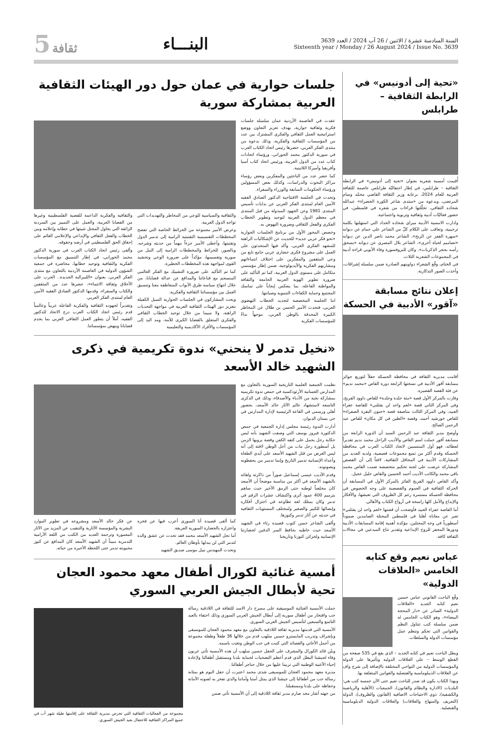5 ثقافة
البنـــاء
السنة السادسة عشرة / الاثنين / 26 آب 2024 / العدد 3639
Sixteenth year / Monday / 26 August 2024 / Issue No. 3639
جلسات حوارية في عمان حول دور الهيئات الثقافية العربية بمشاركة سورية
عقدت في العاصمة الأردنية عمان سلسلة جلسات فكرية وثقافية حوارية، بهدف تعزيز التعاون ووضع استراتيجية العمل الثقافي والفكري المشترك بين عدد من المؤسسات الثقافية والفكرية، وذلك بدعوة من منتدى الفكر العربي، حضرها رئيس اتحاد الكتاب العرب في سورية الدكتور محمد الحوراني، ورؤساء اتحادات كتاب عدد من الدول العربية، ورئيس اتحاد كتاب آسيا وأفريقيا وأميركا اللاتينية.
كما حضر عدد من الباحثين والمفكرين وبعض رؤساء مراكز البحوث والدراسات، وكذلك بعض المسؤولين ورؤساء الحكومات السابقة والوزراء والسفراء.
وتحدث في الجلسة الافتتاحية الدكتور الصادق الفقيه الأمين العام لمنتدى الفكر العربي عن بدايات تأسيس المنتدى 1981 وعن الجهود المبذولة من قبل المنتدى في معظم الدول العربية لتوحيد وتطوير الخطاب الفكري والفعل الثقافي وضرورة النهوض به.
وخصص المحور الأول من برنامج الجلسات الحوارية «نحو فكر عربي جديد» للحديث عن الإشكاليات الراهنة للمشهد الفكري العربي، وأكد فيها المتحدثون على العمل على مشروع فكري حضاري عربي جامع نابع من وعي المثقفين والمفكرين على اختلاف انتماءاتهم ومشاربهم الفكرية والأيديولوجية، ضمن إطار مؤسسي متكامل على مستوى الدول العربية، كما تم التأكيد على ضرورة تطوير الهوية العربية الجامعة والثقافة والمواطنة الفاعلة، بما ينعكس إيجاباً على تماسك المجتمع وحماية الكفاءات التنموية وصيانتها.
اما الجلسة المخصصة لتجديد الخطاب النهضوي العربي، فتحدث الأمير الحسن بن طلال عن المخاطر الكبيرة المحدقة بالوطن العربي، موجهاً نداءً للمؤسسات الفكرية
والثقافية والسياسية للوعي من المخاطر والتهديدات التي تواجه الدول العربية.
وعرض الأمير مجموعة من الخرائط الخاصة التي تفضح المخططات التقسيمية التفتيتية الرامية إلى تدمير الدول وتفتيتها، وأعطى الأمير جزءاً مهماً من حديثه وشرحه، وبالصور، للخرائط والمخططات الرامية إلى النيل من سورية وتقسيمها، مؤكداً على ضرورة الوعي وتحشيد القوى لمواجهة هذه المخططات الخطيرة.
كما تم التأكيد على ضرورة التشبيك مع الفكر العالمي المنسجم مع قناعاتنا والمدافع عن عدالة قضايانا، من خلال انتهاج سياسة طرق الأبواب المتعاطفة معنا وتنسيق العمل بين مؤسساتنا الثقافية والفكرية.
وبحث المشاركون في الجلسات الحوارية السبل الكفيلة بتعزيز دور الهيئات الثقافية العربية في مواجهة التحديات الراهنة، ولا سيما من خلال توحيد الخطاب الثقافي والفكري المتعلق بالقضايا الكبرى للأمة، ومد اليد إلى المؤسسات والأفراد الأكاديمية والتعليمية
والثقافية والفكرية الداعمة للقضية الفلسطينية وغيرها من القضايا العربية، والعمل على التمييز بين السردية الزائفة التي يحاول المحتل تثبيتها في خطابه وإعلامه وبين الخطاب والفعل الثقافي والإبداعي والإعلامي القائم على إحقاق الحق الفلسطيني في أرضه وحقوقه.
وألقى رئيس اتحاد الكتاب العرب في سورية الدكتور محمد الحوراني، في إطار التنسيق مع المؤسسات الفكرية والثقافية وتوحيد خطابها، محاضرة في جمعية الشؤون الدولية في العاصمة الأردنية بالتعاون مع منتدى الفكر العربي، بعنوان «الليبرالية الجديدة.. الحرب على الأخلاق وثقافة الانتماء»، حضرها عدد من المثقفين والكتاب والسفراء، وقدمها الدكتور الصادق الفقيه الأمين العام لمنتدى الفكر العربي.
وتقديراً لجهوده الثقافية والفكرية الفاعلة عربياً وعالمياً قدم رئيس اتحاد الكتاب العرب درع الاتحاد للدكتور الفقيه، آملاً أن يتطور العمل الثقافي العربي بما يخدم قضايانا وينهض بمؤسساتنا.
«نخيل تدمر لا ينحني» ندوة تكريمية في ذكرى الشهيد خالد الأسعد
نظمت الجمعية العلمية التاريخية السورية بالتعاون مع المدارس الغسانية الأرثوذكسية في حمص ندوة تكريمية بمشاركة نخبة من الأدباء والأصدقاء، وذلك في الذكرى التاسعة لاستشهاد عالم الآثار خالد الأسعد، بحضور أهلي ورسمي في القاعة الرئيسية لإدارة المدارس في حي بستان الديوان.
أدارت الندوة رئيسة مجلس إدارة الجمعية في حمص الدكتورة فيروز يوسف التي وصفت الشهيد بأنه ليس حكاية رجل يحمل على كتفه الكفن وقصة يرويها الزمن بل أسطورة رجل مات من أجل الوطن لافتة إلى أنه ليس الغرض من قتل الشهيد الأسعد على أيدي الطغاة وأعداء الإنسانية تدمير التاريخ وإنما تدمير من يحفظونه ويصونونه.
وقدم الأديب عيسى إسماعيل صوراً من ذاكرته ولقائه بالشهيد الأسعد في أكثر من مناسبة موضحاً أن الأسعد كان مخلصاً لوطنه حتى الرمق الأخير حيث ساهم بترميم 400 عمود أثري واكتشاف عشرات الرقم في تدمر وكان يمتلك لغة تطاوعه في اختزال أفكاره وإيصالها للكبير والصغير ولمختلف المستويات الثقافية في حديثه عن آثار تدمر وكنوزها.
وألقى الشاعر حسن كتوب قصيدة رثاء في الشهيد الأسعد حيث خاطبه بحافظ السر الدفين لحضارتنا الإنسانية ولخزائن كنوزنا وتاريخنا
كما ألقى قصيدة أنا السوري أعرب فيها عن فخره واعتزازه بالحضارة السورية العريقة.
أما نجل الشهيد الأسعد محمد فقد تحدث عن عشق والده لتدمر التي لن يبدلها بأوطان العالم.
وتحدث المهندس نبيل موسى صديق الشهيد
عن فكر خالد الأسعد ومشروعه في تطوير الموارد البشرية والمؤسسة الآثارية والتنقيب عن المزيد من الآثار المغمورة وترجمة العديد من الكتب من اللغة الآرامية التدمرية مبيناً أن الشهيد الأسعد كان المدافع عن كنوز محبوبته تدمر حتى اللحظة الأخيرة من حياته.
أمسية غنائية لكورال أطفال معهد محمود العجان تحية لأبطال الجيش العربي السوري
حملت الأمسية الغنائية الموسيقية على مسرح دار الاسد للثقافة في اللاذقية رسالة حب وافتخار من أطفال سورية إلى أبطال الجيش العربي السوري وذلك احتفاء بالعيد التاسع والسبعين لتأسيس الجيش العربي السوري.
الأمسية التي قدمتها مديرية ثقافة اللاذقية بالتعاون مع معهد محمود العجان للموسيقى وبإشراف وتدريب المايسترو حسين سلهب قدم من خلالها 36 طفلاً وطفلة مجموعة من أجمل الأغاني والقصائد التي كتبت في حب الوطن وتغنت باسمه.
وبيّن قائد الكورال والمشرف على الحفل حسين سلهب أن هذه الأمسية تأتي عربون وفاء لجيشنا البطل الذي قدم أعظم التضحيات لحماية بلدنا ومستقبل أطفالنا ولإعادة إحياء الأغنية الوطنية التي تربينا عليها من خلال حناجر أطفالنا.
مديرة معهد محمود العجان للموسيقى شذى محمد اعتبرت أن حفل اليوم هو بمثابة رسالة حب من أطفالنا إلى جيشنا الذي يمثل أمننا وأماننا والذي نفخر به لصونه الأمانة وحفاظه على بلدنا ومستقبلنا.
من جهته أشار مجد صارم مدير ثقافة اللاذقية إلى أن الأمسية تأتي ضمن
مجموعة من الفعاليات الثقافية التي تحرص مديرية الثقافة على إقامتها طيلة شهر آب في جميع المراكز الثقافية للاحتفال بعيد الجيش السوري.
«تحية إلى أدونيس» في الرابطة الثقافية – طرابلس
أُقيمت أمسية شعرية بعنوان «تحية إلى أدونيس» في الرابطة الثقافية – طرابلس، في إطار احتفاليّة طرابلس عاصمة للثقافة العربية للعام 2024، برعاية وزير الثقافة القاضي محمّد وسام المرتضى، وبدعوة من «منتدى شاعر الكورة الخضراء» عبدالله شحاده الثقافي، تخلّلتها قراءات من شعره في فلسطين، في حضور فعاليّات أدبية وثقافية وتربوية واجتماعية.
وادارت الامسية الأديبة ميراي شحاده الحداد التي استهلتها بكلمة ترحيبية، وتعاقب على الكلام كلّ من الشاعر علي حمام عن ديوانه «سهرة القفز عن الريح»، الشاعر محمد ناصر الدين عن ديوانه «تصاميم لحياة أخرى»، الشاعر بلال المصري عن ديوانه «يسحق رأسه بحجر الذكريات». وكان للبروفسورة وفاء الأيوبي قراءة أدبية في المجموعات الشعرية الثلاث.
في الختام، وقّع الشعراء دواوينهم الصادرة ضمن سلسلة إشراقات، وأخذت الصور التذكارية.
إعلان نتائج مسابقة «آقور» الأدبية في الحسكة
أقامت مديرية الثقافة في محافظة الحسكة حفلاً لتوزيع جوائز مسابقة آقور الأدبية في نسختها الرابعة دورة القاص «محمد نديم» عن فئة القصة القصيرة.
وفازت بالمركز الأول قصة «مئة جلدة وجلدة» للقاص داوود الفريج، وفي المركز الثاني قصة «لغم واحد لن يقتلني» للقاصة عفراء العبيد، وفي المركز الثالث مناصفة قصة «جنون البقرة الصفراء» للقاص خورشيد أحمد، وقصة «الطين في كل مكان» للقاص عبد الرحمن الصالح.
وأوضح مدير الثقافة عبد الرحمن السيد أن الدورة الرابعة من مسابقة آقور حملت اسم القاص والأديب الراحل محمد نديم تقديراً لعطائه، فهو أول المنتسبين لاتحاد الكتاب العرب في محافظة الحسكة وقدم أكثر من تسع مجموعات قصصية، ولديه العديد من المشاركات الأدبية في المحافل الثقافية، لافتاً إلى أن القصص المشاركة عرضت على لجنة تحكيم متخصصة ضمت القاص محمد باقي محمد والكاتب الأديب أحمد الحسين والقاص خليل عجيل.
وأكد القاص داوود الفريج الفائز بالمركز الأول في المسابقة أن الحركة الثقافية في العموم والقصصية على وجه الخصوص في محافظة الحسكة مستمرة رغم كل الظروف التي تعيشها، والأفكار والإبداع والأمل كلها راسخة في أرواح الكتاب والأهالي.
أما القاصة عفراء العبيد فأوضحت أن قصتها «لغم واحد لن يقتلني» تعبر عن معاناة أهلنا في فلسطين المحتلة الصامدين صموداً أسطورياً في وجه المحتلين، مؤكدة أهمية إقامة المسابقات الأدبية ودورها المحفز للروح الإبداعية وتقدير نتاج المبدعين في مجالات الثقافة كافة.
عباس نعيم وقع كتابه الخامس «العلاقات الدولية»
وقّع الباحث القانوني عباس حسين نعيم كتابه الجديد «العلاقات الدولية» الصادر عن «دار المحجة البيضاء»، وهو الكتاب الخامس له ضمن سلسلة كتب تتناول النظم والقوانين التي تحكم وتنظم عمل مؤسسات الدولة والسلطات.
ويطل الباحث نعيم في كتابه الجديد – الذي يقع في 535 صفحة من القطع الوسط – على العلاقات الدولية وتأثيرها على الدولة والمؤسسات الدولية من النواحي المختلفة بالإضافة إلى شرح واف عن العلاقات الديبلوماسية والقنصلية والقوانين المتعلقة بها.
وبهذا الكتاب يكون قد صدر للباحث نعيم حتى الآن خمسة كتب هي: البلديات (الادارة والنظام والقانون)، الجمعيات (الأهلية والرياضية والكشفية)، ذوي الاحتياجات الاضافية (القانون والظروف)، الدولة (التعريف والمنهاج والعلاقات) والعلاقات الدولية الدبلوماسية والقنصلية.